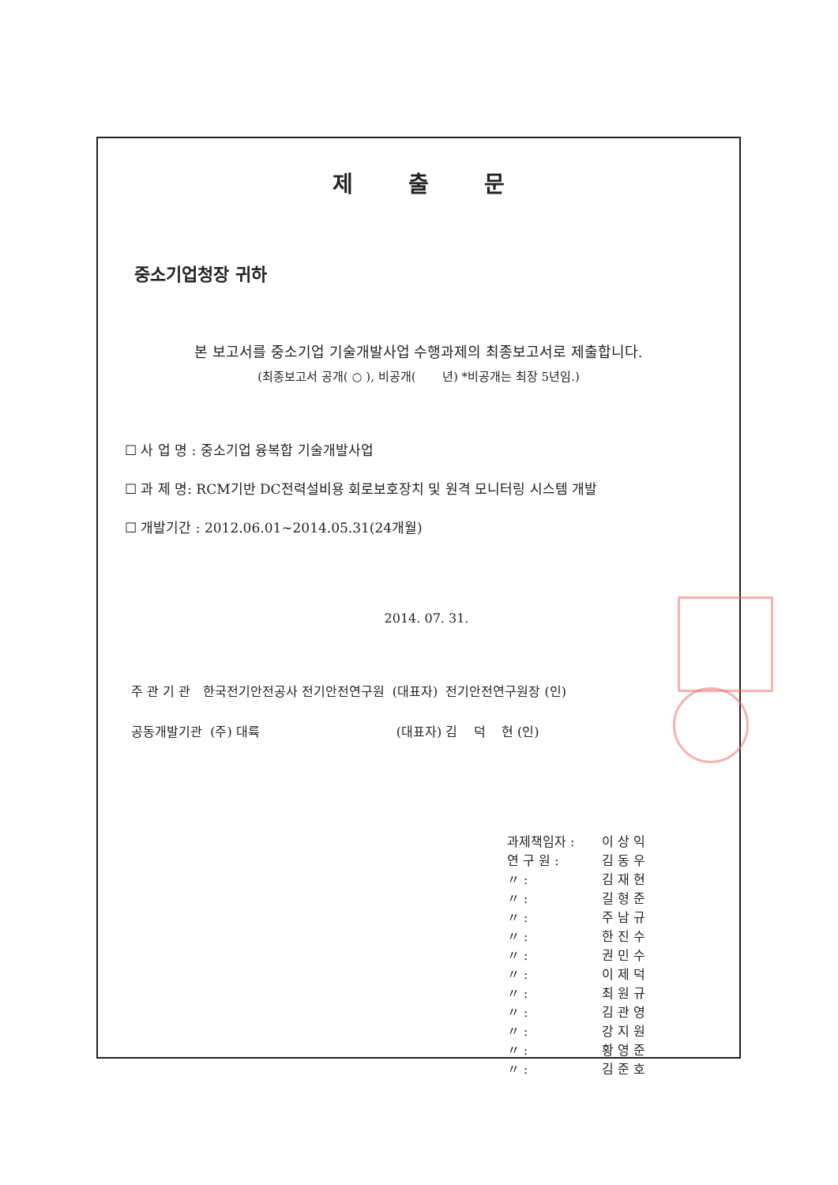제 출 문
중소기업청장 귀하
본 보고서를 중소기업 기술개발사업 수행과제의 최종보고서로 제출합니다.
(최종보고서 공개( ○ ), 비공개( 년) *비공개는 최장 5년임.)
☐ 사 업 명 : 중소기업 융복합 기술개발사업
☐ 과 제 명: RCM기반 DC전력설비용 회로보호장치 및 원격 모니터링 시스템 개발
☐ 개발기간 : 2012.06.01~2014.05.31(24개월)
2014. 07. 31.
주 관 기 관 한국전기안전공사 전기안전연구원 (대표자) 전기안전연구원장 (인)
공동개발기관 (주) 대륙 (대표자) 김 덕 현 (인)
과제책임자 : 이 상 익
연 구 원 : 김 동 우
〃 : 김 재 현
〃 : 길 형 준
〃 : 주 남 규
〃 : 한 진 수
〃 : 권 민 수
〃 : 이 제 덕
〃 : 최 원 규
〃 : 김 관 영
〃 : 강 지 원
〃 : 황 영 준
〃 : 김 준 호